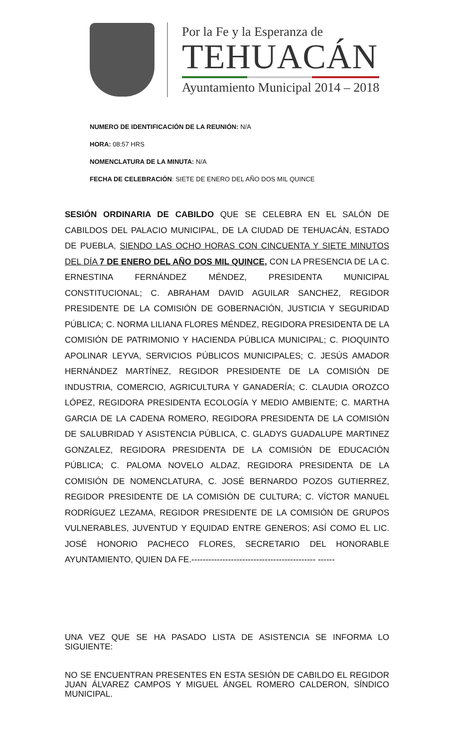Por la Fe y la Esperanza de
TEHUACÁN
Ayuntamiento Municipal 2014 – 2018
NUMERO DE IDENTIFICACIÓN DE LA REUNIÓN: N/A
HORA: 08:57 HRS
NOMENCLATURA DE LA MINUTA: N/A
FECHA DE CELEBRACIÓN: SIETE DE ENERO DEL AÑO DOS MIL QUINCE
SESIÓN ORDINARIA DE CABILDO QUE SE CELEBRA EN EL SALÓN DE CABILDOS DEL PALACIO MUNICIPAL, DE LA CIUDAD DE TEHUACÁN, ESTADO DE PUEBLA, SIENDO LAS OCHO HORAS CON CINCUENTA Y SIETE MINUTOS DEL DÍA 7 DE ENERO DEL AÑO DOS MIL QUINCE, CON LA PRESENCIA DE LA C. ERNESTINA FERNÁNDEZ MÉNDEZ, PRESIDENTA MUNICIPAL CONSTITUCIONAL; C. ABRAHAM DAVID AGUILAR SANCHEZ, REGIDOR PRESIDENTE DE LA COMISIÓN DE GOBERNACIÓN, JUSTICIA Y SEGURIDAD PÚBLICA; C. NORMA LILIANA FLORES MÉNDEZ, REGIDORA PRESIDENTA DE LA COMISIÓN DE PATRIMONIO Y HACIENDA PÚBLICA MUNICIPAL; C. PIOQUINTO APOLINAR LEYVA, SERVICIOS PÚBLICOS MUNICIPALES; C. JESÚS AMADOR HERNÁNDEZ MARTÍNEZ, REGIDOR PRESIDENTE DE LA COMISIÓN DE INDUSTRIA, COMERCIO, AGRICULTURA Y GANADERÍA; C. CLAUDIA OROZCO LÓPEZ, REGIDORA PRESIDENTA ECOLOGÍA Y MEDIO AMBIENTE; C. MARTHA GARCIA DE LA CADENA ROMERO, REGIDORA PRESIDENTA DE LA COMISIÓN DE SALUBRIDAD Y ASISTENCIA PÚBLICA, C. GLADYS GUADALUPE MARTINEZ GONZALEZ, REGIDORA PRESIDENTA DE LA COMISIÓN DE EDUCACIÓN PÚBLICA; C. PALOMA NOVELO ALDAZ, REGIDORA PRESIDENTA DE LA COMISIÓN DE NOMENCLATURA, C. JOSÉ BERNARDO POZOS GUTIERREZ, REGIDOR PRESIDENTE DE LA COMISIÓN DE CULTURA; C. VÍCTOR MANUEL RODRÍGUEZ LEZAMA, REGIDOR PRESIDENTE DE LA COMISIÓN DE GRUPOS VULNERABLES, JUVENTUD Y EQUIDAD ENTRE GENEROS; ASÍ COMO EL LIC. JOSÉ HONORIO PACHECO FLORES, SECRETARIO DEL HONORABLE AYUNTAMIENTO, QUIEN DA FE.-------------------------------------------- ------
UNA VEZ QUE SE HA PASADO LISTA DE ASISTENCIA SE INFORMA LO SIGUIENTE:
NO SE ENCUENTRAN PRESENTES EN ESTA SESIÓN DE CABILDO EL REGIDOR JUAN ÁLVAREZ CAMPOS Y MIGUEL ÁNGEL ROMERO CALDERON, SÍNDICO MUNICIPAL.